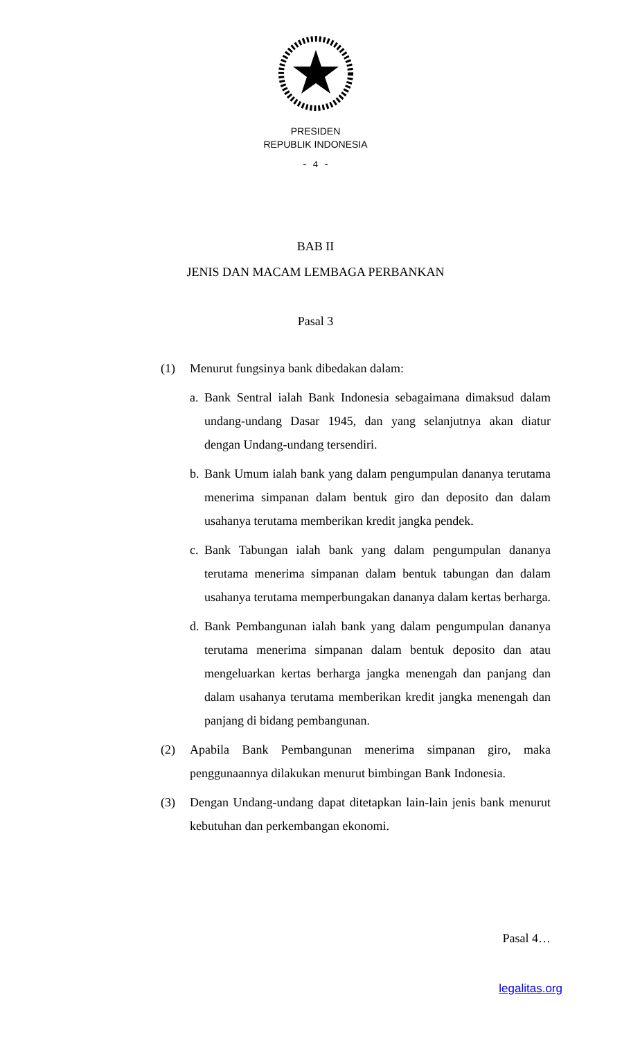PRESIDEN
REPUBLIK INDONESIA
- 4 -
BAB II
JENIS DAN MACAM LEMBAGA PERBANKAN
Pasal 3
(1) Menurut fungsinya bank dibedakan dalam:
a.
Bank Sentral ialah Bank Indonesia sebagaimana dimaksud dalam undang-undang Dasar 1945, dan yang selanjutnya akan diatur dengan Undang-undang tersendiri.
b.
Bank Umum ialah bank yang dalam pengumpulan dananya terutama menerima simpanan dalam bentuk giro dan deposito dan dalam usahanya terutama memberikan kredit jangka pendek.
c.
Bank Tabungan ialah bank yang dalam pengumpulan dananya terutama menerima simpanan dalam bentuk tabungan dan dalam usahanya terutama memperbungakan dananya dalam kertas berharga.
d.
Bank Pembangunan ialah bank yang dalam pengumpulan dananya terutama menerima simpanan dalam bentuk deposito dan atau mengeluarkan kertas berharga jangka menengah dan panjang dan dalam usahanya terutama memberikan kredit jangka menengah dan panjang di bidang pembangunan.
(2) Apabila Bank Pembangunan menerima simpanan giro, maka penggunaannya dilakukan menurut bimbingan Bank Indonesia.
(3) Dengan Undang-undang dapat ditetapkan lain-lain jenis bank menurut kebutuhan dan perkembangan ekonomi.
Pasal 4…
legalitas.org